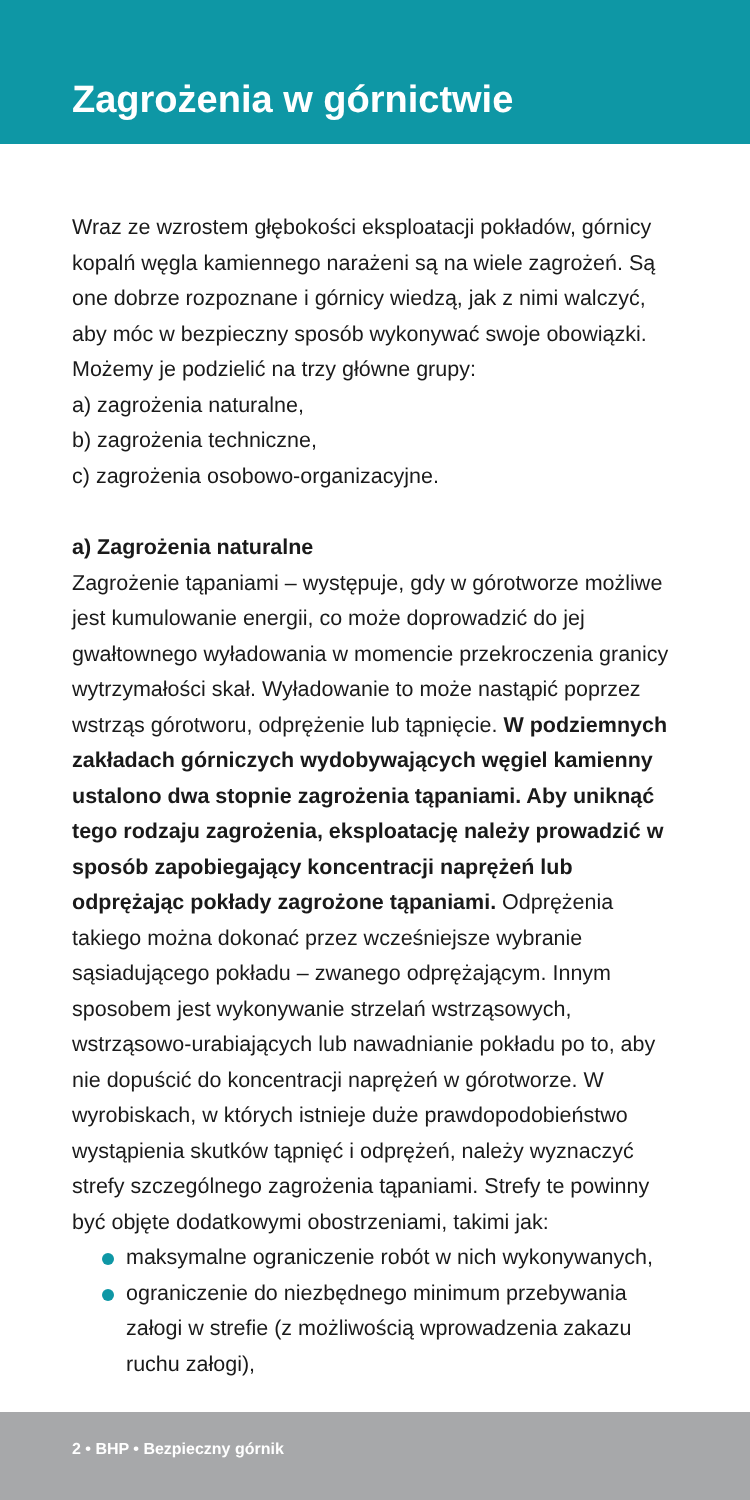Zagrożenia w górnictwie
Wraz ze wzrostem głębokości eksploatacji pokładów, górnicy kopalń węgla kamiennego narażeni są na wiele zagrożeń. Są one dobrze rozpoznane i górnicy wiedzą, jak z nimi walczyć, aby móc w bezpieczny sposób wykonywać swoje obowiązki. Możemy je podzielić na trzy główne grupy:
a) zagrożenia naturalne,
b) zagrożenia techniczne,
c) zagrożenia osobowo-organizacyjne.
a) Zagrożenia naturalne
Zagrożenie tąpaniami – występuje, gdy w górotworze możliwe jest kumulowanie energii, co może doprowadzić do jej gwałtownego wyładowania w momencie przekroczenia granicy wytrzymałości skał. Wyładowanie to może nastąpić poprzez wstrząs górotworu, odprężenie lub tąpnięcie. W podziemnych zakładach górniczych wydobywających węgiel kamienny ustalono dwa stopnie zagrożenia tąpaniami. Aby uniknąć tego rodzaju zagrożenia, eksploatację należy prowadzić w sposób zapobiegający koncentracji naprężeń lub odprężając pokłady zagrożone tąpaniami. Odprężenia takiego można dokonać przez wcześniejsze wybranie sąsiadującego pokładu – zwanego odprężającym. Innym sposobem jest wykonywanie strzelań wstrząsowych, wstrząsowo-urabiających lub nawadnianie pokładu po to, aby nie dopuścić do koncentracji naprężeń w górotworze. W wyrobiskach, w których istnieje duże prawdopodobieństwo wystąpienia skutków tąpnięć i odprężeń, należy wyznaczyć strefy szczególnego zagrożenia tąpaniami. Strefy te powinny być objęte dodatkowymi obostrzeniami, takimi jak:
maksymalne ograniczenie robót w nich wykonywanych,
ograniczenie do niezbędnego minimum przebywania załogi w strefie (z możliwością wprowadzenia zakazu ruchu załogi),
2 • BHP • Bezpieczny górnik